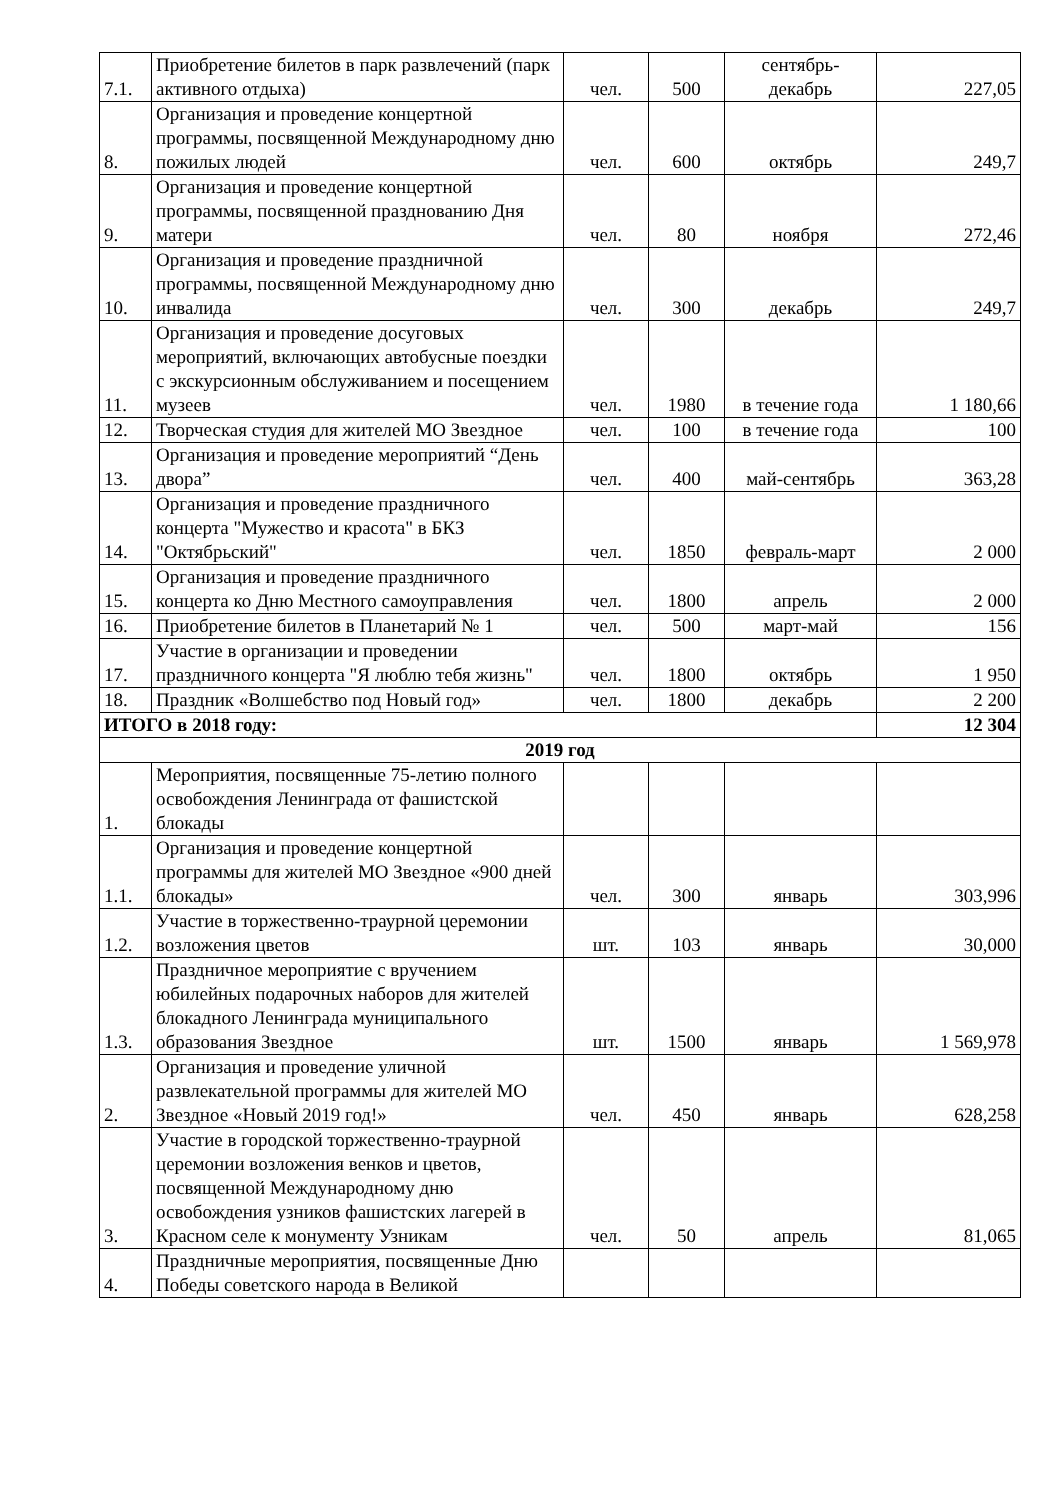| 7.1. | Приобретение билетов в парк развлечений (парк активного отдыха) | чел. | 500 | сентябрь- декабрь | 227,05 |
| 8. | Организация и проведение концертной программы, посвященной Международному дню пожилых людей | чел. | 600 | октябрь | 249,7 |
| 9. | Организация и проведение концертной программы, посвященной празднованию Дня матери | чел. | 80 | ноября | 272,46 |
| 10. | Организация и проведение праздничной программы, посвященной Международному дню инвалида | чел. | 300 | декабрь | 249,7 |
| 11. | Организация и проведение досуговых мероприятий, включающих автобусные поездки с экскурсионным обслуживанием и посещением музеев | чел. | 1980 | в течение года | 1 180,66 |
| 12. | Творческая студия для жителей МО Звездное | чел. | 100 | в течение года | 100 |
| 13. | Организация и проведение мероприятий “День двора” | чел. | 400 | май-сентябрь | 363,28 |
| 14. | Организация и проведение праздничного концерта "Мужество и красота" в БКЗ "Октябрьский" | чел. | 1850 | февраль-март | 2 000 |
| 15. | Организация и проведение праздничного концерта ко Дню Местного самоуправления | чел. | 1800 | апрель | 2 000 |
| 16. | Приобретение билетов в Планетарий № 1 | чел. | 500 | март-май | 156 |
| 17. | Участие в организации и проведении праздничного концерта "Я люблю тебя жизнь" | чел. | 1800 | октябрь | 1 950 |
| 18. | Праздник «Волшебство под Новый год» | чел. | 1800 | декабрь | 2 200 |
| ИТОГО в 2018 году: | | | | | 12 304 |
| 2019 год | | | | | |
| 1. | Мероприятия, посвященные 75-летию полного освобождения Ленинграда от фашистской блокады | | | | |
| 1.1. | Организация и проведение концертной программы для жителей МО Звездное «900 дней блокады» | чел. | 300 | январь | 303,996 |
| 1.2. | Участие в торжественно-траурной церемонии возложения цветов | шт. | 103 | январь | 30,000 |
| 1.3. | Праздничное мероприятие с вручением юбилейных подарочных наборов для жителей блокадного Ленинграда муниципального образования Звездное | шт. | 1500 | январь | 1 569,978 |
| 2. | Организация и проведение уличной развлекательной программы для жителей МО Звездное «Новый 2019 год!» | чел. | 450 | январь | 628,258 |
| 3. | Участие в городской торжественно-траурной церемонии возложения венков и цветов, посвященной Международному дню освобождения узников фашистских лагерей в Красном селе к монументу Узникам | чел. | 50 | апрель | 81,065 |
| 4. | Праздничные мероприятия, посвященные Дню Победы советского народа в Великой | | | | |